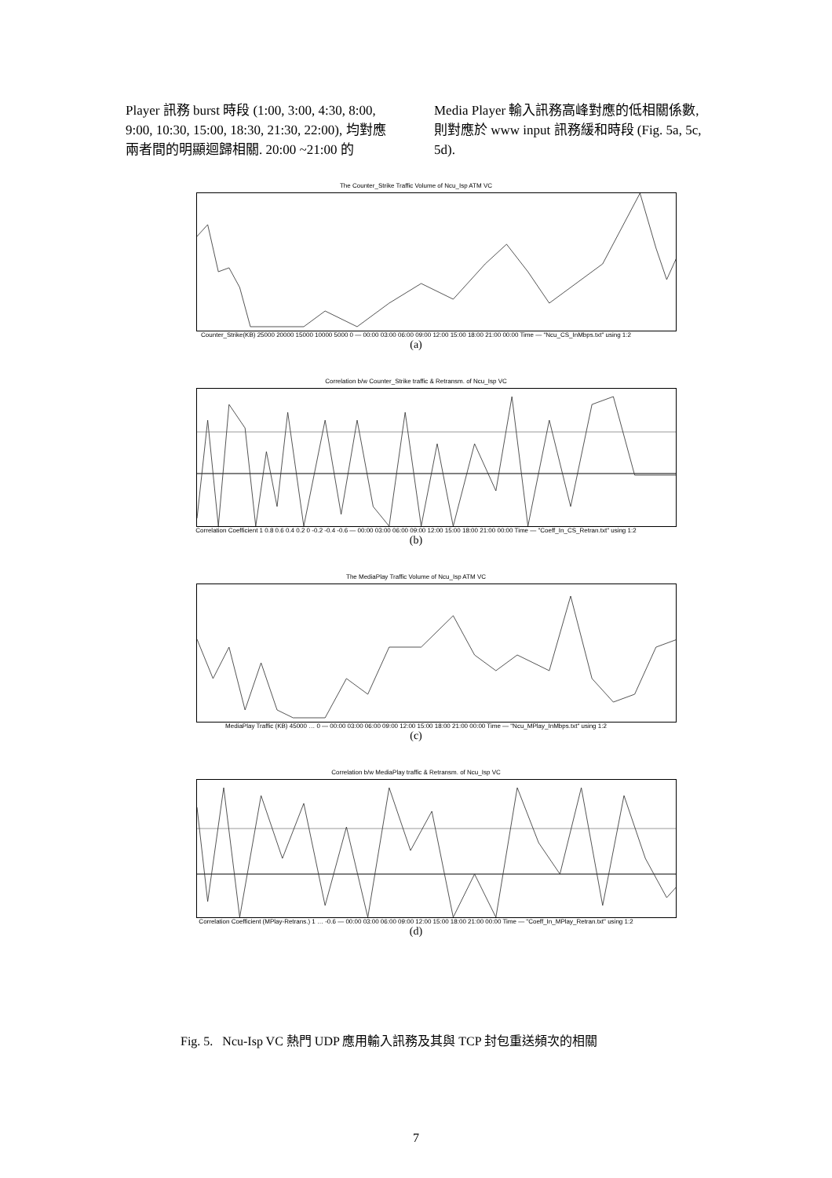Player 訊務 burst 時段 (1:00, 3:00, 4:30, 8:00, 9:00, 10:30, 15:00, 18:30, 21:30, 22:00), 均對應兩者間的明顯迴歸相關. 20:00 ~21:00 的
Media Player 輸入訊務高峰對應的低相關係數, 則對應於 www input 訊務緩和時段 (Fig. 5a, 5c, 5d).
The Counter_Strike Traffic Volume of Ncu_Isp ATM VC
Counter_Strike(KB) 25000 20000 15000 10000 5000 0 — 00:00 03:00 06:00 09:00 12:00 15:00 18:00 21:00 00:00 Time — "Ncu_CS_InMbps.txt" using 1:2
(a)
Correlation b/w Counter_Strike traffic & Retransm. of Ncu_Isp VC
Correlation Coefficient 1 0.8 0.6 0.4 0.2 0 -0.2 -0.4 -0.6 — 00:00 03:00 06:00 09:00 12:00 15:00 18:00 21:00 00:00 Time — "Coeff_In_CS_Retran.txt" using 1:2
(b)
The MediaPlay Traffic Volume of Ncu_Isp ATM VC
MediaPlay Traffic (KB) 45000 … 0 — 00:00 03:00 06:00 09:00 12:00 15:00 18:00 21:00 00:00 Time — "Ncu_MPlay_InMbps.txt" using 1:2
(c)
Correlation b/w MediaPlay traffic & Retransm. of Ncu_Isp VC
Correlation Coefficient (MPlay-Retrans.) 1 … -0.6 — 00:00 03:00 06:00 09:00 12:00 15:00 18:00 21:00 00:00 Time — "Coeff_In_MPlay_Retran.txt" using 1:2
(d)
Fig. 5. Ncu-Isp VC 熱門 UDP 應用輸入訊務及其與 TCP 封包重送頻次的相關
7